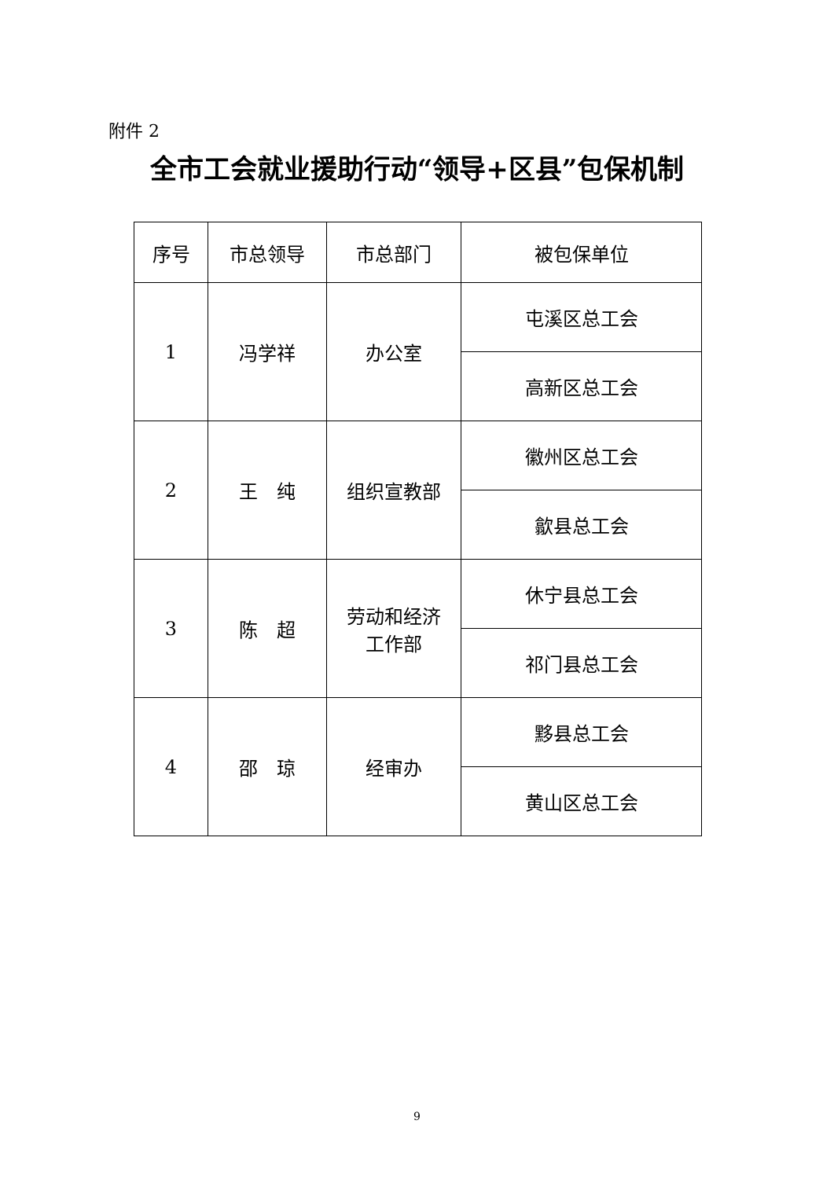附件 2
全市工会就业援助行动“领导+区县”包保机制
| 序号 | 市总领导 | 市总部门 | 被包保单位 |
| --- | --- | --- | --- |
| 1 | 冯学祥 | 办公室 | 屯溪区总工会 |
| | | | 高新区总工会 |
| 2 | 王 纯 | 组织宣教部 | 徽州区总工会 |
| | | | 歙县总工会 |
| 3 | 陈 超 | 劳动和经济 工作部 | 休宁县总工会 |
| | | | 祁门县总工会 |
| 4 | 邵 琼 | 经审办 | 黟县总工会 |
| | | | 黄山区总工会 |
9